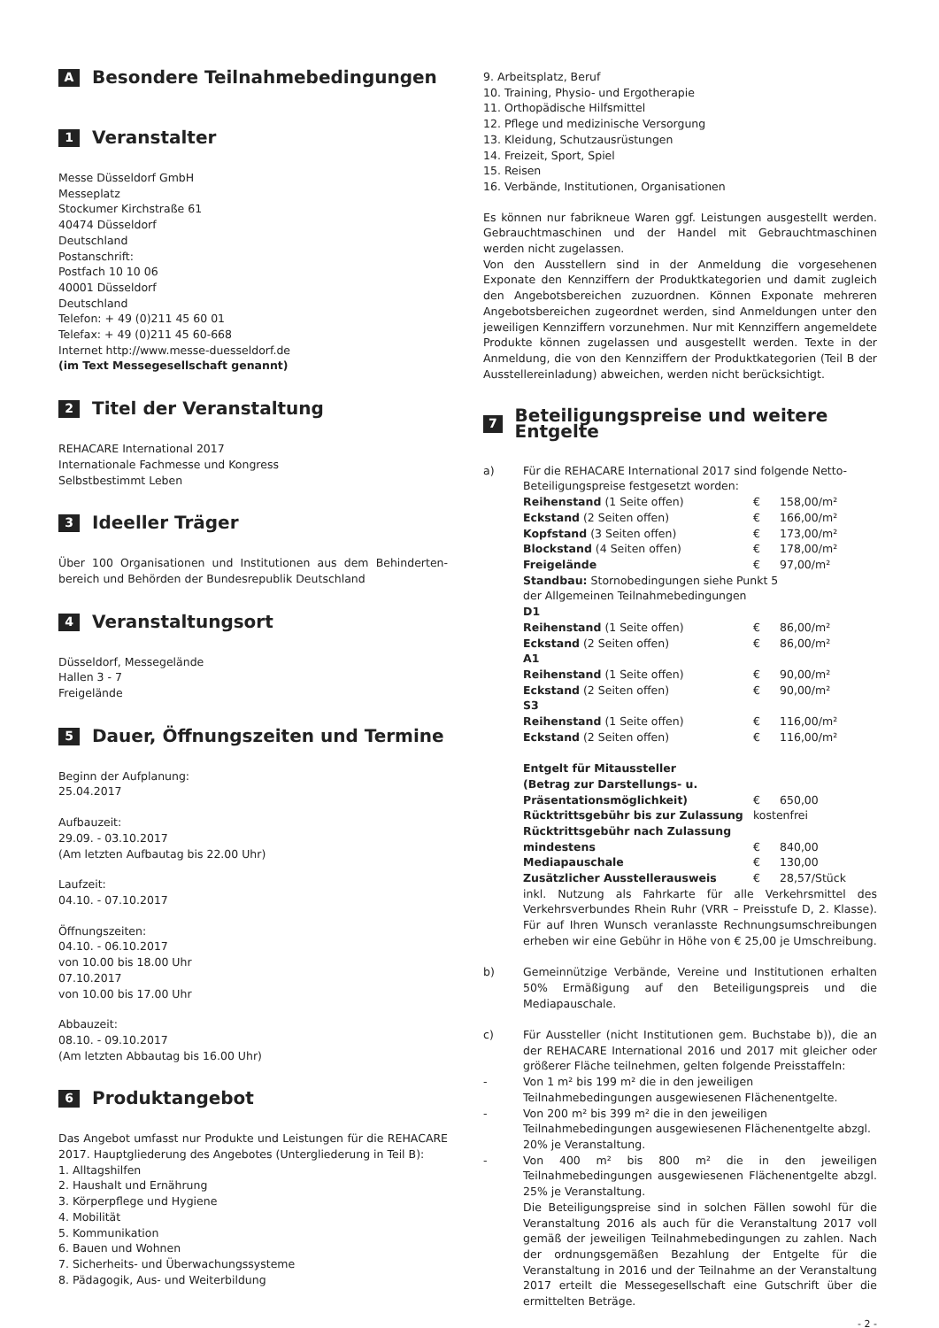A Besondere Teilnahmebedingungen
1 Veranstalter
Messe Düsseldorf GmbH
Messeplatz
Stockumer Kirchstraße 61
40474 Düsseldorf
Deutschland
Postanschrift:
Postfach 10 10 06
40001 Düsseldorf
Deutschland
Telefon: + 49 (0)211 45 60 01
Telefax: + 49 (0)211 45 60-668
Internet http://www.messe-duesseldorf.de
(im Text Messegesellschaft genannt)
2 Titel der Veranstaltung
REHACARE International 2017
Internationale Fachmesse und Kongress
Selbstbestimmt Leben
3 Ideeller Träger
Über 100 Organisationen und Institutionen aus dem Behinderten­bereich und Behörden der Bundesrepublik Deutschland
4 Veranstaltungsort
Düsseldorf, Messegelände
Hallen 3 - 7
Freigelände
5 Dauer, Öffnungszeiten und Termine
Beginn der Aufplanung:
25.04.2017
Aufbauzeit:
29.09. - 03.10.2017
(Am letzten Aufbautag bis 22.00 Uhr)
Laufzeit:
04.10. - 07.10.2017
Öffnungszeiten:
04.10. - 06.10.2017
von 10.00 bis 18.00 Uhr
07.10.2017
von 10.00 bis 17.00 Uhr
Abbauzeit:
08.10. - 09.10.2017
(Am letzten Abbautag bis 16.00 Uhr)
6 Produktangebot
Das Angebot umfasst nur Produkte und Leistungen für die REHACARE 2017. Hauptgliederung des Angebotes (Untergliederung in Teil B):
1. Alltagshilfen
2. Haushalt und Ernährung
3. Körperpflege und Hygiene
4. Mobilität
5. Kommunikation
6. Bauen und Wohnen
7. Sicherheits- und Überwachungssysteme
8. Pädagogik, Aus- und Weiterbildung
9. Arbeitsplatz, Beruf
10. Training, Physio- und Ergotherapie
11. Orthopädische Hilfsmittel
12. Pflege und medizinische Versorgung
13. Kleidung, Schutzausrüstungen
14. Freizeit, Sport, Spiel
15. Reisen
16. Verbände, Institutionen, Organisationen
Es können nur fabrikneue Waren ggf. Leistungen ausgestellt werden. Gebrauchtmaschinen und der Handel mit Gebrauchtmaschinen werden nicht zugelassen.
Von den Ausstellern sind in der Anmeldung die vorgesehenen Exponate den Kennziffern der Produktkategorien und damit zugleich den Angebotsbereichen zuzuordnen. Können Exponate mehreren Angebotsbereichen zugeordnet werden, sind Anmeldungen unter den jeweiligen Kennziffern vorzunehmen. Nur mit Kennziffern angemeldete Produkte können zugelassen und ausgestellt werden. Texte in der Anmeldung, die von den Kennziffern der Produktkategorien (Teil B der Ausstellereinladung) abweichen, werden nicht berücksichtigt.
7 Beteiligungspreise und weitere Entgelte
| a) | Für die REHACARE International 2017 sind folgende Netto-Beteiligungspreise festgesetzt worden: | | |
| | Reihenstand (1 Seite offen) | € | 158,00/m² |
| | Eckstand (2 Seiten offen) | € | 166,00/m² |
| | Kopfstand (3 Seiten offen) | € | 173,00/m² |
| | Blockstand (4 Seiten offen) | € | 178,00/m² |
| | Freigelände | € | 97,00/m² |
| | Standbau: Stornobedingungen siehe Punkt 5 der Allgemeinen Teilnahmebedingungen D1 | | |
| | Reihenstand (1 Seite offen) | € | 86,00/m² |
| | Eckstand (2 Seiten offen) | € | 86,00/m² |
| | A1 | | |
| | Reihenstand (1 Seite offen) | € | 90,00/m² |
| | Eckstand (2 Seiten offen) | € | 90,00/m² |
| | S3 | | |
| | Reihenstand (1 Seite offen) | € | 116,00/m² |
| | Eckstand (2 Seiten offen) | € | 116,00/m² |
| | Entgelt für Mitaussteller (Betrag zur Darstellungs- u. Präsentationsmöglichkeit) | € | 650,00 |
| | Rücktrittsgebühr bis zur Zulassung | kostenfrei | |
| | Rücktrittsgebühr nach Zulassung mindestens | € | 840,00 |
| | Mediapauschale | € | 130,00 |
| | Zusätzlicher Ausstellerausweis | € | 28,57/Stück |
| | inkl. Nutzung als Fahrkarte für alle Verkehrsmittel des Verkehrsverbundes Rhein Ruhr (VRR – Preisstufe D, 2. Klasse). Für auf Ihren Wunsch veranlasste Rechnungsumschreibungen erheben wir eine Gebühr in Höhe von € 25,00 je Umschreibung. | | |
| b) | Gemeinnützige Verbände, Vereine und Institutionen erhalten 50% Ermäßigung auf den Beteiligungspreis und die Mediapauschale. | | |
| c) | Für Aussteller (nicht Institutionen gem. Buchstabe b)), die an der REHACARE International 2016 und 2017 mit gleicher oder größerer Fläche teilnehmen, gelten folgende Preisstaffeln: | | |
| - | Von 1 m² bis 199 m² die in den jeweiligen Teilnahmebedingungen ausgewiesenen Flächenentgelte. | | |
| - | Von 200 m² bis 399 m² die in den jeweiligen Teilnahmebedingungen ausgewiesenen Flächenentgelte abzgl. 20% je Veranstaltung. | | |
| - | Von 400 m² bis 800 m² die in den jeweiligen Teilnahmebedingungen ausgewiesenen Flächenentgelte abzgl. 25% je Veranstaltung. Die Beteiligungspreise sind in solchen Fällen sowohl für die Veranstaltung 2016 als auch für die Veranstaltung 2017 voll gemäß der jeweiligen Teilnahmebedingungen zu zahlen. Nach der ordnungsgemäßen Bezahlung der Entgelte für die Veranstaltung in 2016 und der Teilnahme an der Veranstaltung 2017 erteilt die Messegesellschaft eine Gutschrift über die ermittelten Beträge. | | |
- 2 -